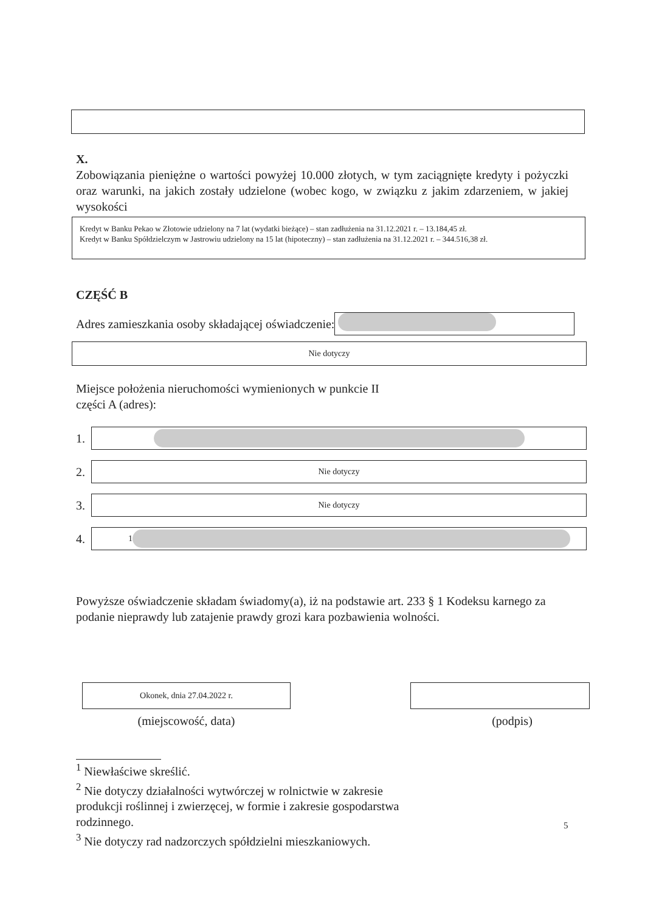X.
Zobowiązania pieniężne o wartości powyżej 10.000 złotych, w tym zaciągnięte kredyty i pożyczki oraz warunki, na jakich zostały udzielone (wobec kogo, w związku z jakim zdarzeniem, w jakiej wysokości
Kredyt w Banku Pekao w Złotowie udzielony na 7 lat (wydatki bieżące) – stan zadłużenia na 31.12.2021 r. – 13.184,45 zł.
Kredyt w Banku Spółdzielczym w Jastrowiu udzielony na 15 lat (hipoteczny) – stan zadłużenia na 31.12.2021 r. – 344.516,38 zł.
CZĘŚĆ B
Adres zamieszkania osoby składającej oświadczenie:
Nie dotyczy
Miejsce położenia nieruchomości wymienionych w punkcie II
części A (adres):
1.
2.
Nie dotyczy
3.
Nie dotyczy
4.
1
Powyższe oświadczenie składam świadomy(a), iż na podstawie art. 233 § 1 Kodeksu karnego za podanie nieprawdy lub zatajenie prawdy grozi kara pozbawienia wolności.
Okonek, dnia 27.04.2022 r.
(miejscowość, data)
(podpis)
<sup>1</sup> Niewłaściwe skreślić.
<sup>2</sup> Nie dotyczy działalności wytwórczej w rolnictwie w zakresie produkcji roślinnej i zwierzęcej, w formie i zakresie gospodarstwa rodzinnego.
<sup>3</sup> Nie dotyczy rad nadzorczych spółdzielni mieszkaniowych.
5